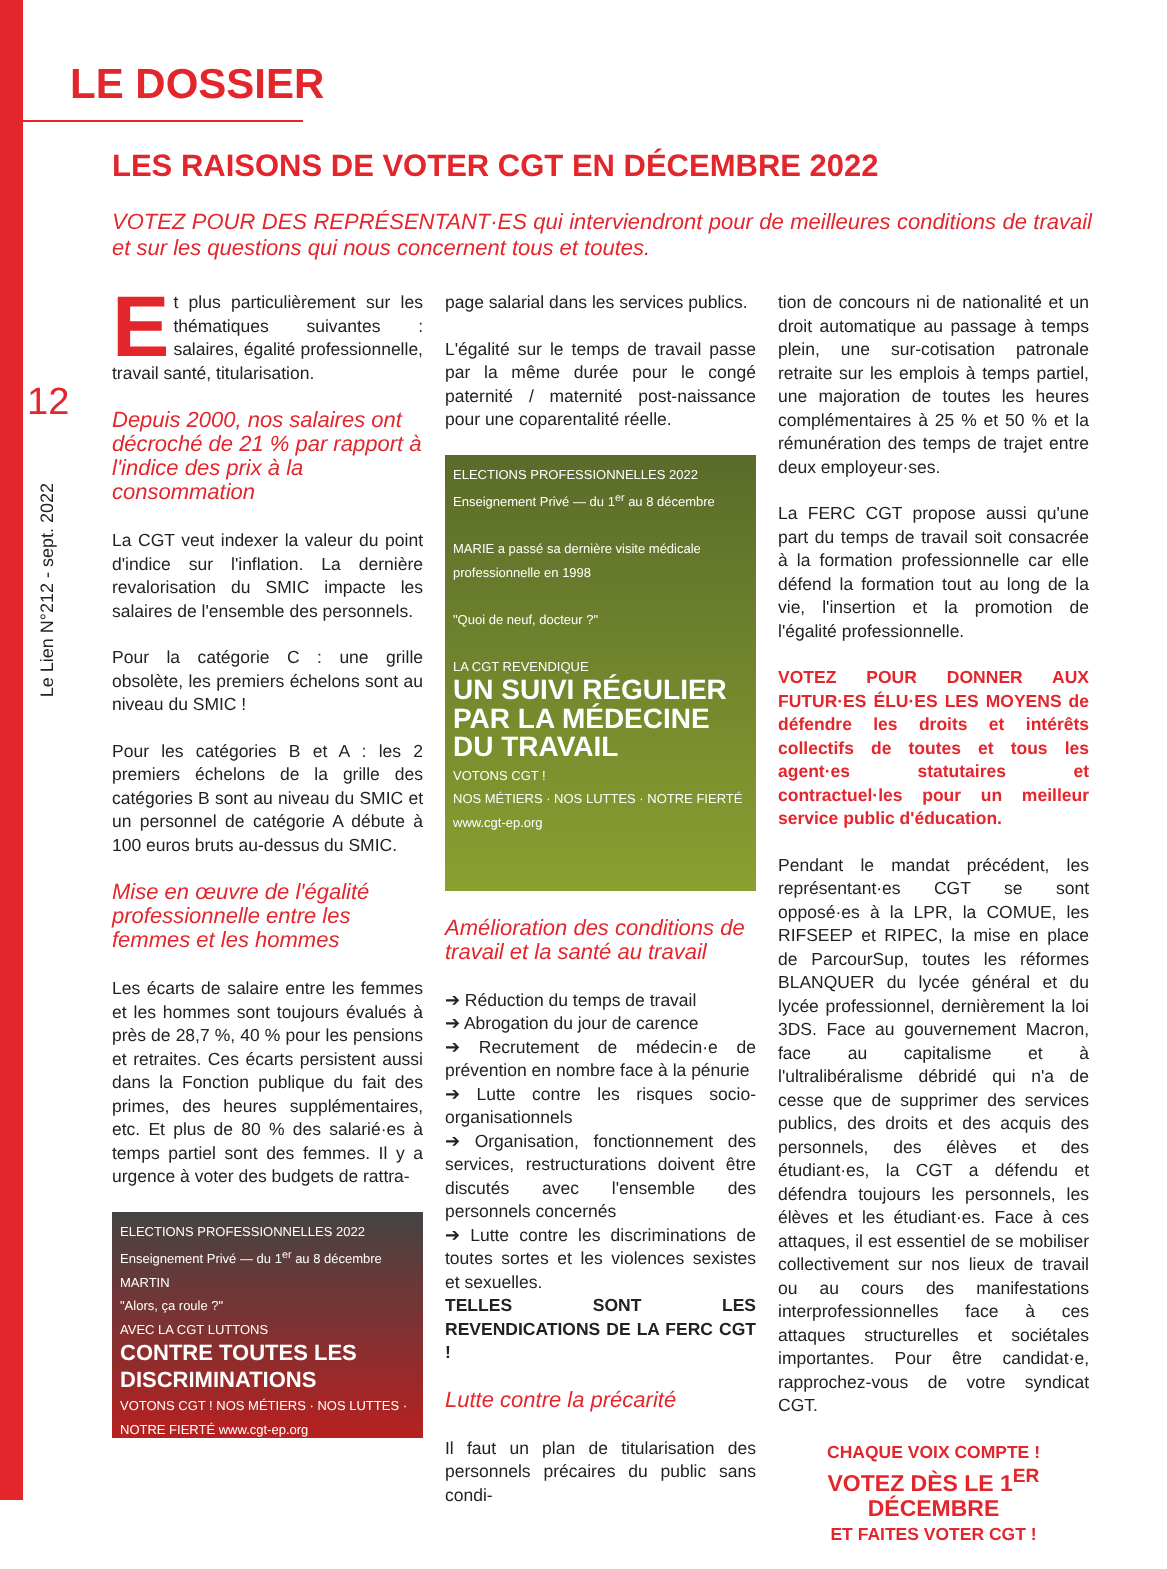LE DOSSIER
12
Le Lien N°212 - sept. 2022
LES RAISONS DE VOTER CGT EN DÉCEMBRE 2022
VOTEZ POUR DES REPRÉSENTANT·ES qui interviendront pour de meilleures conditions de travail et sur les questions qui nous concernent tous et toutes.
Et plus particulièrement sur les thématiques suivantes : salaires, égalité professionnelle, travail santé, titularisation.
Depuis 2000, nos salaires ont décroché de 21 % par rapport à l'indice des prix à la consommation
La CGT veut indexer la valeur du point d'indice sur l'inflation. La dernière revalorisation du SMIC impacte les salaires de l'ensemble des personnels.
Pour la catégorie C : une grille obsolète, les premiers échelons sont au niveau du SMIC !
Pour les catégories B et A : les 2 premiers échelons de la grille des catégories B sont au niveau du SMIC et un personnel de catégorie A débute à 100 euros bruts au-dessus du SMIC.
Mise en œuvre de l'égalité professionnelle entre les femmes et les hommes
Les écarts de salaire entre les femmes et les hommes sont toujours évalués à près de 28,7 %, 40 % pour les pensions et retraites. Ces écarts persistent aussi dans la Fonction publique du fait des primes, des heures supplémentaires, etc. Et plus de 80 % des salarié·es à temps partiel sont des femmes. Il y a urgence à voter des budgets de rattra-
ELECTIONS PROFESSIONNELLES 2022
Enseignement Privé — du 1<sup>er</sup> au 8 décembre
MARTIN
"Alors, ça roule ?"
AVEC LA CGT LUTTONS
CONTRE TOUTES LES DISCRIMINATIONS
VOTONS CGT ! NOS MÉTIERS · NOS LUTTES · NOTRE FIERTÉ www.cgt-ep.org
page salarial dans les services publics.
L'égalité sur le temps de travail passe par la même durée pour le congé paternité / maternité post-naissance pour une coparentalité réelle.
ELECTIONS PROFESSIONNELLES 2022
Enseignement Privé — du 1<sup>er</sup> au 8 décembre
MARIE a passé sa dernière visite médicale professionnelle en 1998
"Quoi de neuf, docteur ?"
LA CGT REVENDIQUE
UN SUIVI RÉGULIER PAR LA MÉDECINE DU TRAVAIL
VOTONS CGT !
NOS MÉTIERS · NOS LUTTES · NOTRE FIERTÉ www.cgt-ep.org
Amélioration des conditions de travail et la santé au travail
➔ Réduction du temps de travail
➔ Abrogation du jour de carence
➔ Recrutement de médecin·e de prévention en nombre face à la pénurie
➔ Lutte contre les risques socio-organisationnels
➔ Organisation, fonctionnement des services, restructurations doivent être discutés avec l'ensemble des personnels concernés
➔ Lutte contre les discriminations de toutes sortes et les violences sexistes et sexuelles.
TELLES SONT LES REVENDICATIONS DE LA FERC CGT !
Lutte contre la précarité
Il faut un plan de titularisation des personnels précaires du public sans condi-
tion de concours ni de nationalité et un droit automatique au passage à temps plein, une sur-cotisation patronale retraite sur les emplois à temps partiel, une majoration de toutes les heures complémentaires à 25 % et 50 % et la rémunération des temps de trajet entre deux employeur·ses.
La FERC CGT propose aussi qu'une part du temps de travail soit consacrée à la formation professionnelle car elle défend la formation tout au long de la vie, l'insertion et la promotion de l'égalité professionnelle.
VOTEZ POUR DONNER AUX FUTUR·ES ÉLU·ES LES MOYENS de défendre les droits et intérêts collectifs de toutes et tous les agent·es statutaires et contractuel·les pour un meilleur service public d'éducation.
Pendant le mandat précédent, les représentant·es CGT se sont opposé·es à la LPR, la COMUE, les RIFSEEP et RIPEC, la mise en place de ParcourSup, toutes les réformes BLANQUER du lycée général et du lycée professionnel, dernièrement la loi 3DS. Face au gouvernement Macron, face au capitalisme et à l'ultralibéralisme débridé qui n'a de cesse que de supprimer des services publics, des droits et des acquis des personnels, des élèves et des étudiant·es, la CGT a défendu et défendra toujours les personnels, les élèves et les étudiant·es. Face à ces attaques, il est essentiel de se mobiliser collectivement sur nos lieux de travail ou au cours des manifestations interprofessionnelles face à ces attaques structurelles et sociétales importantes. Pour être candidat·e, rapprochez-vous de votre syndicat CGT.
CHAQUE VOIX COMPTE !
VOTEZ DÈS LE 1<sup>ER</sup> DÉCEMBRE
ET FAITES VOTER CGT !